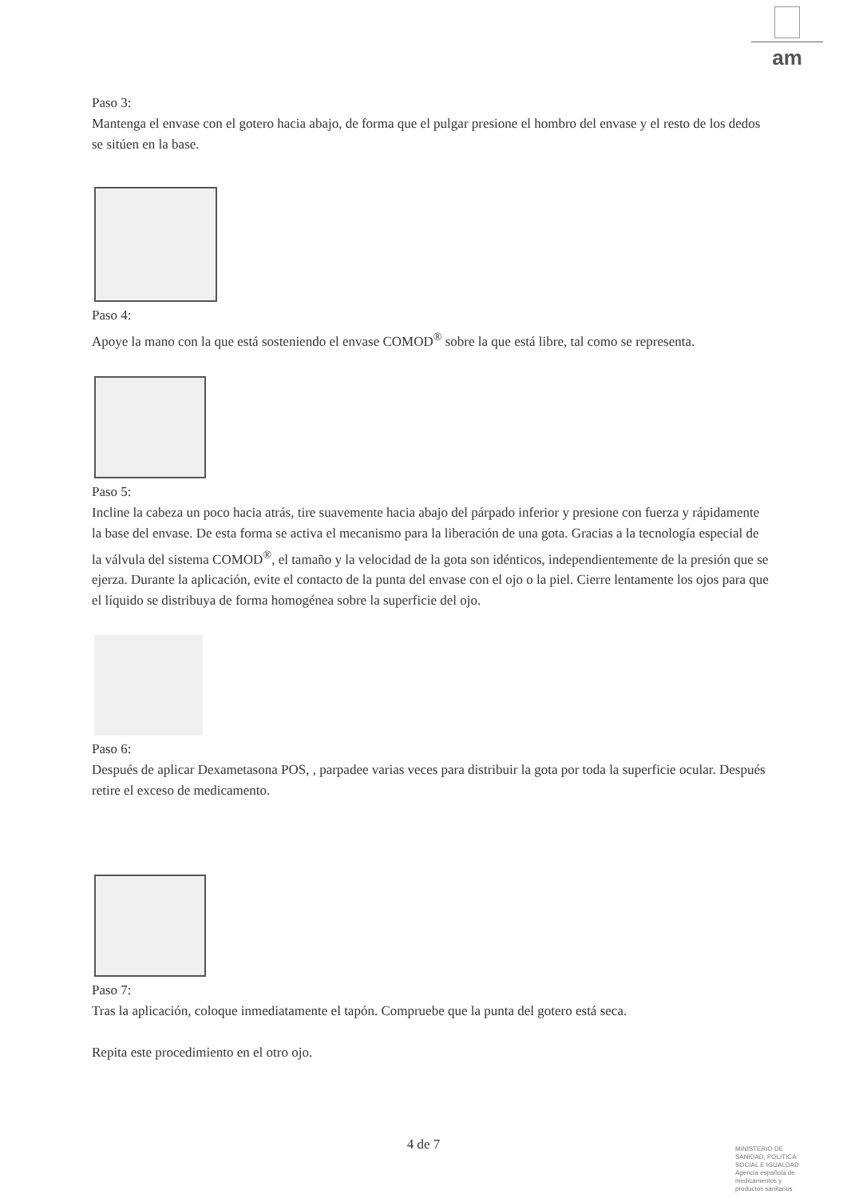am
Paso 3:
Mantenga el envase con el gotero hacia abajo, de forma que el pulgar presione el hombro del envase y el resto de los dedos se sitúen en la base.
Paso 4:
Apoye la mano con la que está sosteniendo el envase COMOD<sup>®</sup> sobre la que está libre, tal como se representa.
Paso 5:
Incline la cabeza un poco hacia atrás, tire suavemente hacia abajo del párpado inferior y presione con fuerza y rápidamente la base del envase. De esta forma se activa el mecanismo para la liberación de una gota. Gracias a la tecnología especial de la válvula del sistema COMOD<sup>®</sup>, el tamaño y la velocidad de la gota son idénticos, independientemente de la presión que se ejerza. Durante la aplicación, evite el contacto de la punta del envase con el ojo o la piel. Cierre lentamente los ojos para que el líquido se distribuya de forma homogénea sobre la superficie del ojo.
Paso 6:
Después de aplicar Dexametasona POS, , parpadee varias veces para distribuir la gota por toda la superficie ocular. Después retire el exceso de medicamento.
Paso 7:
Tras la aplicación, coloque inmediatamente el tapón. Compruebe que la punta del gotero está seca.
Repita este procedimiento en el otro ojo.
4 de 7
MINISTERIO DE
SANIDAD, POLITICA
SOCIAL E IGUALDAD
Agencia española de
medicamentos y
productos sanitarios